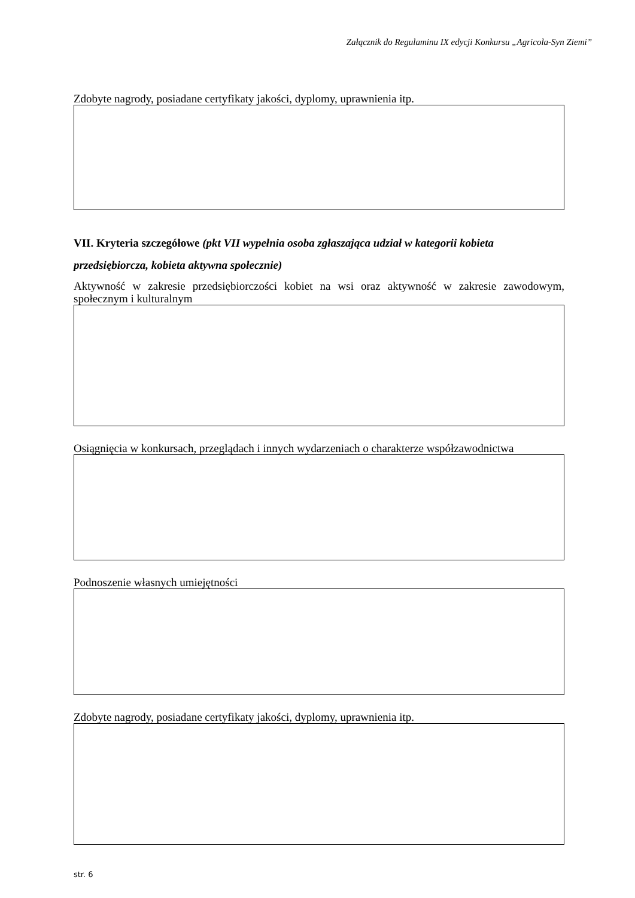Załącznik do Regulaminu IX edycji Konkursu „Agricola-Syn Ziemi”
Zdobyte nagrody, posiadane certyfikaty jakości, dyplomy, uprawnienia itp.
VII. Kryteria szczegółowe (pkt VII wypełnia osoba zgłaszająca udział w kategorii kobieta przedsiębiorcza, kobieta aktywna społecznie)
Aktywność w zakresie przedsiębiorczości kobiet na wsi oraz aktywność w zakresie zawodowym, społecznym i kulturalnym
Osiągnięcia w konkursach, przeglądach i innych wydarzeniach o charakterze współzawodnictwa
Podnoszenie własnych umiejętności
Zdobyte nagrody, posiadane certyfikaty jakości, dyplomy, uprawnienia itp.
str. 6